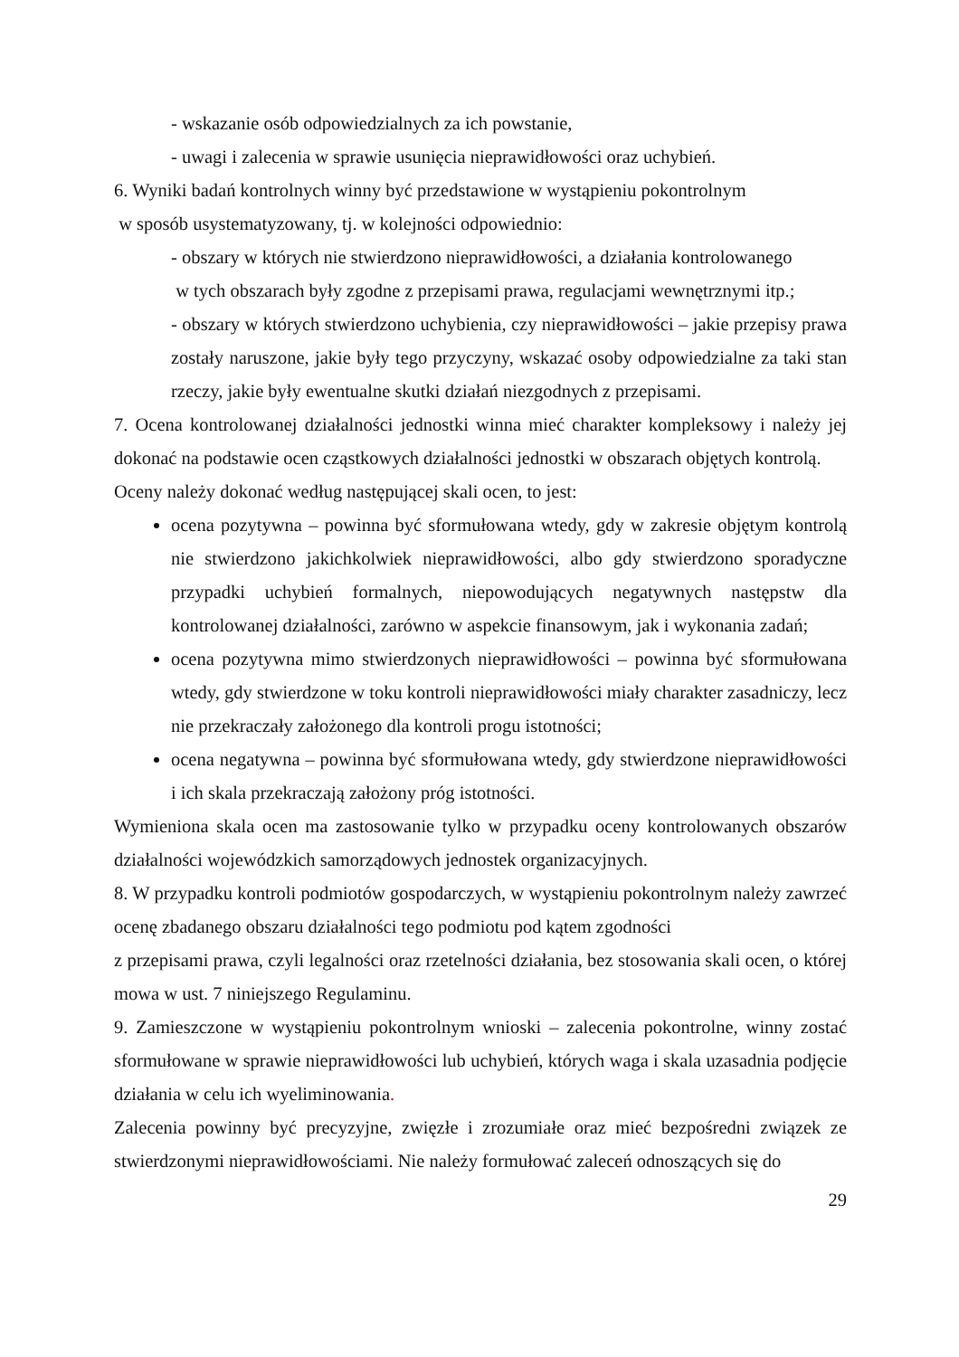- wskazanie osób odpowiedzialnych za ich powstanie,
- uwagi i zalecenia w sprawie usunięcia nieprawidłowości oraz uchybień.
6. Wyniki badań kontrolnych winny być przedstawione w wystąpieniu pokontrolnym
w sposób usystematyzowany, tj. w kolejności odpowiednio:
- obszary w których nie stwierdzono nieprawidłowości, a działania kontrolowanego
w tych obszarach były zgodne z przepisami prawa, regulacjami wewnętrznymi itp.;
- obszary w których stwierdzono uchybienia, czy nieprawidłowości – jakie przepisy prawa zostały naruszone, jakie były tego przyczyny, wskazać osoby odpowiedzialne za taki stan rzeczy, jakie były ewentualne skutki działań niezgodnych z przepisami.
7. Ocena kontrolowanej działalności jednostki winna mieć charakter kompleksowy i należy jej dokonać na podstawie ocen cząstkowych działalności jednostki w obszarach objętych kontrolą.
Oceny należy dokonać według następującej skali ocen, to jest:
ocena pozytywna – powinna być sformułowana wtedy, gdy w zakresie objętym kontrolą nie stwierdzono jakichkolwiek nieprawidłowości, albo gdy stwierdzono sporadyczne przypadki uchybień formalnych, niepowodujących negatywnych następstw dla kontrolowanej działalności, zarówno w aspekcie finansowym, jak i wykonania zadań;
ocena pozytywna mimo stwierdzonych nieprawidłowości – powinna być sformułowana wtedy, gdy stwierdzone w toku kontroli nieprawidłowości miały charakter zasadniczy, lecz nie przekraczały założonego dla kontroli progu istotności;
ocena negatywna – powinna być sformułowana wtedy, gdy stwierdzone nieprawidłowości i ich skala przekraczają założony próg istotności.
Wymieniona skala ocen ma zastosowanie tylko w przypadku oceny kontrolowanych obszarów działalności wojewódzkich samorządowych jednostek organizacyjnych.
8. W przypadku kontroli podmiotów gospodarczych, w wystąpieniu pokontrolnym należy zawrzeć ocenę zbadanego obszaru działalności tego podmiotu pod kątem zgodności
z przepisami prawa, czyli legalności oraz rzetelności działania, bez stosowania skali ocen, o której mowa w ust. 7 niniejszego Regulaminu.
9. Zamieszczone w wystąpieniu pokontrolnym wnioski – zalecenia pokontrolne, winny zostać sformułowane w sprawie nieprawidłowości lub uchybień, których waga i skala uzasadnia podjęcie działania w celu ich wyeliminowania.
Zalecenia powinny być precyzyjne, zwięzłe i zrozumiałe oraz mieć bezpośredni związek ze stwierdzonymi nieprawidłowościami. Nie należy formułować zaleceń odnoszących się do
29